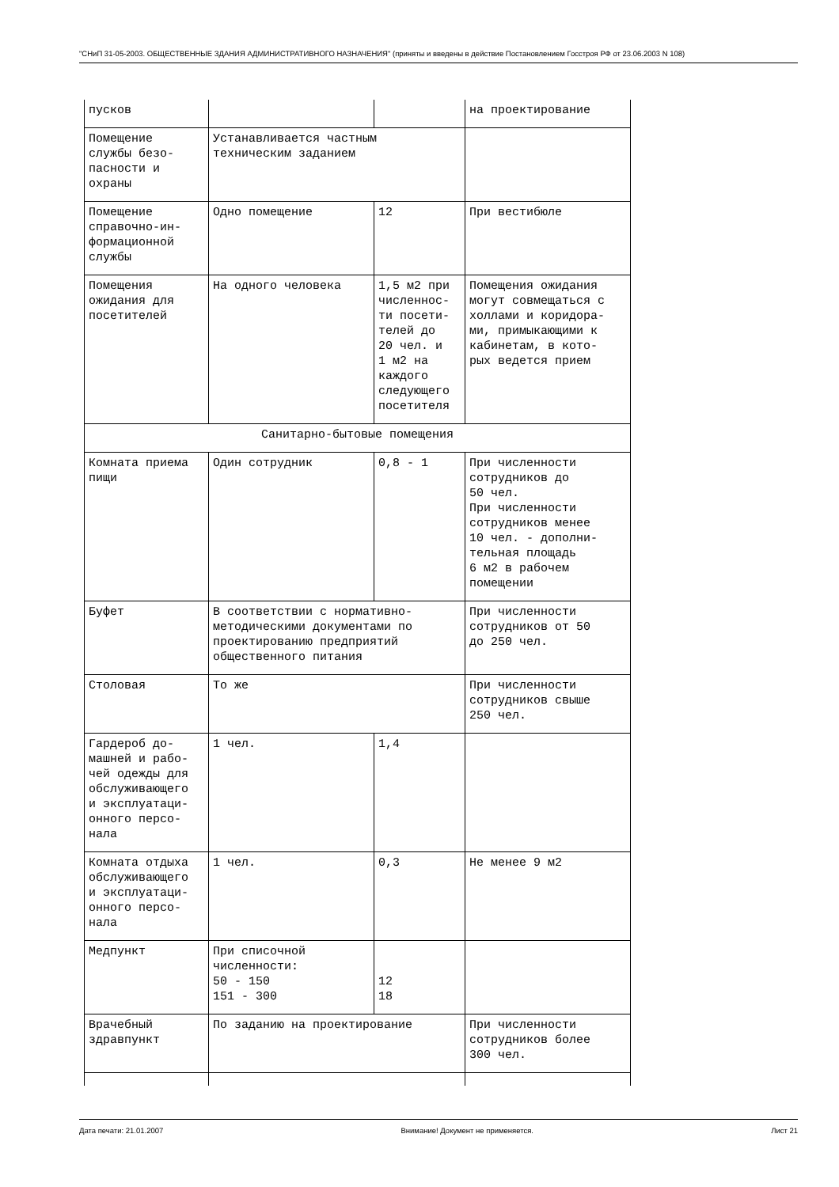"СНиП 31-05-2003. ОБЩЕСТВЕННЫЕ ЗДАНИЯ АДМИНИСТРАТИВНОГО НАЗНАЧЕНИЯ" (приняты и введены в действие Постановлением Госстроя РФ от 23.06.2003 N 108)
| пусков | | | на проектирование |
| Помещение службы безо- пасности и охраны | Устанавливается частным техническим заданием | | |
| Помещение справочно-ин- формационной службы | Одно помещение | 12 | При вестибюле |
| Помещения ожидания для посетителей | На одного человека | 1,5 м2 при численнос- ти посети- телей до 20 чел. и 1 м2 на каждого следующего посетителя | Помещения ожидания могут совмещаться с холлами и коридора- ми, примыкающими к кабинетам, в кото- рых ведется прием |
| Санитарно-бытовые помещения | | | |
| Комната приема пищи | Один сотрудник | 0,8 - 1 | При численности сотрудников до 50 чел. При численности сотрудников менее 10 чел. - дополни- тельная площадь 6 м2 в рабочем помещении |
| Буфет | В соответствии с нормативно- методическими документами по проектированию предприятий общественного питания | | При численности сотрудников от 50 до 250 чел. |
| Столовая | То же | | При численности сотрудников свыше 250 чел. |
| Гардероб до- машней и рабо- чей одежды для обслуживающего и эксплуатаци- онного персо- нала | 1 чел. | 1,4 | |
| Комната отдыха обслуживающего и эксплуатаци- онного персо- нала | 1 чел. | 0,3 | Не менее 9 м2 |
| Медпункт | При списочной численности: 50 - 150 151 - 300 | 12 18 | |
| Врачебный здравпункт | По заданию на проектирование | | При численности сотрудников более 300 чел. |
Дата печати: 21.01.2007 Внимание! Документ не применяется. Лист 21